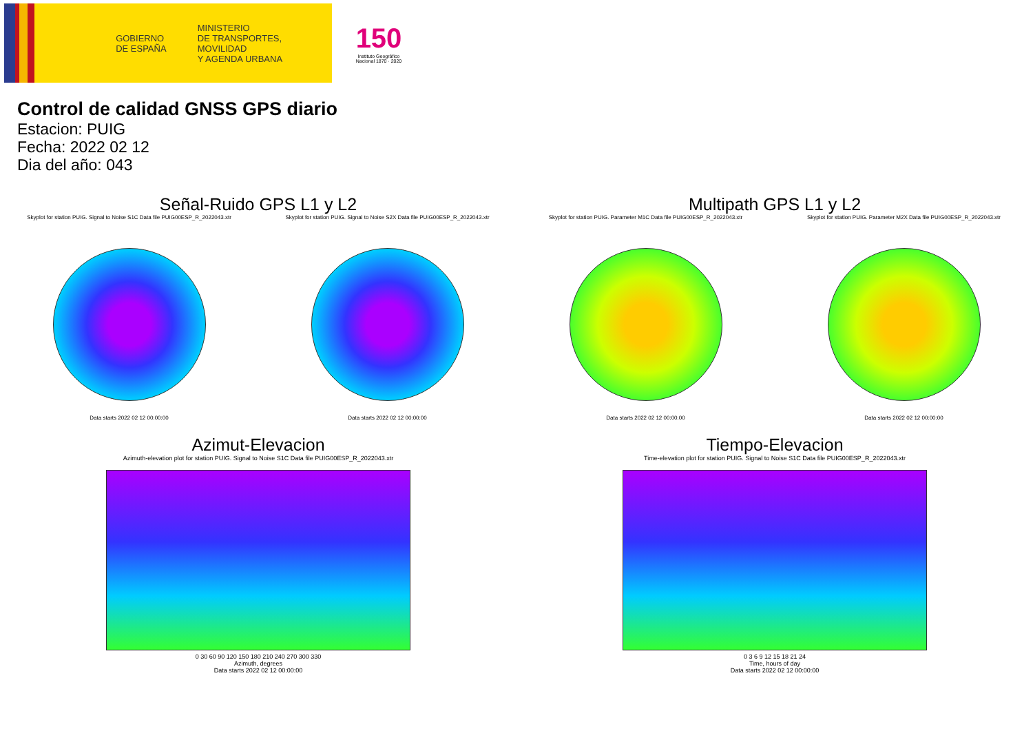GOBIERNO
DE ESPAÑA
MINISTERIO
DE TRANSPORTES, MOVILIDAD
Y AGENDA URBANA
150
Instituto Geográfico Nacional 1870 · 2020
Control de calidad GNSS GPS diario
Estacion: PUIG
Fecha: 2022 02 12
Dia del año: 043
Señal-Ruido GPS L1 y L2
Skyplot for station PUIG. Signal to Noise S1C Data file PUIG00ESP_R_2022043.xtr
Data starts 2022 02 12 00:00:00
Skyplot for station PUIG. Signal to Noise S2X Data file PUIG00ESP_R_2022043.xtr
Data starts 2022 02 12 00:00:00
Multipath GPS L1 y L2
Skyplot for station PUIG. Parameter M1C Data file PUIG00ESP_R_2022043.xtr
Data starts 2022 02 12 00:00:00
Skyplot for station PUIG. Parameter M2X Data file PUIG00ESP_R_2022043.xtr
Data starts 2022 02 12 00:00:00
Azimut-Elevacion
Azimuth-elevation plot for station PUIG. Signal to Noise S1C Data file PUIG00ESP_R_2022043.xtr
0 30 60 90 120 150 180 210 240 270 300 330
Azimuth, degrees
Data starts 2022 02 12 00:00:00
Tiempo-Elevacion
Time-elevation plot for station PUIG. Signal to Noise S1C Data file PUIG00ESP_R_2022043.xtr
0 3 6 9 12 15 18 21 24
Time, hours of day
Data starts 2022 02 12 00:00:00